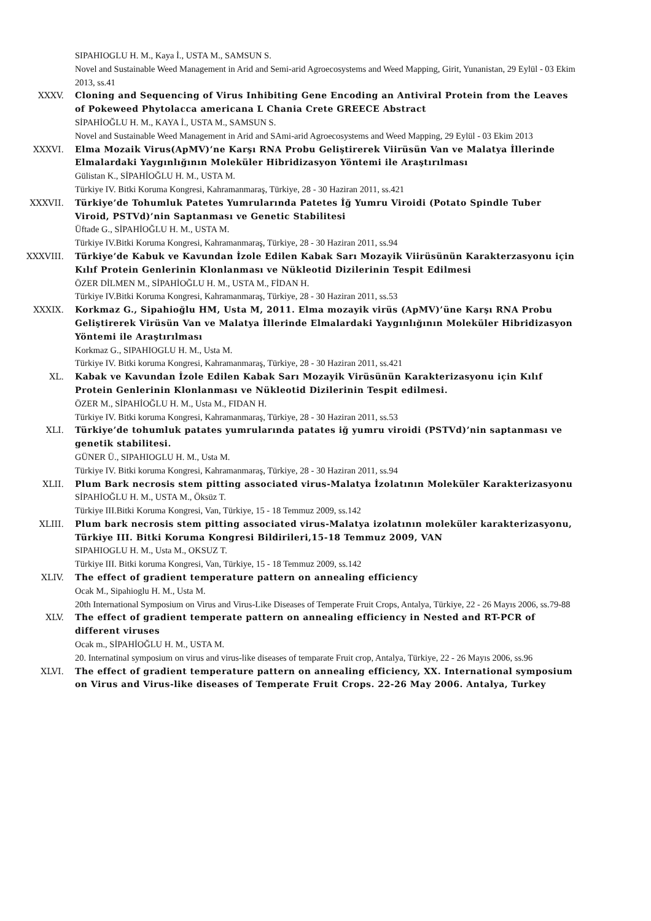SIPAHIOGLU H. M., Kaya İ., USTA M., SAMSUN S.
Novel and Sustainable Weed Management in Arid and Semi-arid Agroecosystems and Weed Mapping, Girit, Yunanistan, 29 Eylül - 03 Ekim 2013, ss.41
XXXV. Cloning and Sequencing of Virus Inhibiting Gene Encoding an Antiviral Protein from the Leaves of Pokeweed Phytolacca americana L Chania Crete GREECE Abstract
SİPAHİOĞLU H. M., KAYA İ., USTA M., SAMSUN S.
Novel and Sustainable Weed Management in Arid and SAmi-arid Agroecosystems and Weed Mapping, 29 Eylül - 03 Ekim 2013
XXXVI. Elma Mozaik Virus(ApMV)’ne Karşı RNA Probu Geliştirerek Viirüsün Van ve Malatya İllerinde Elmalardaki Yaygınlığının Moleküler Hibridizasyon Yöntemi ile Araştırılması
Gülistan K., SİPAHİOĞLU H. M., USTA M.
Türkiye IV. Bitki Koruma Kongresi, Kahramanmaraş, Türkiye, 28 - 30 Haziran 2011, ss.421
XXXVII. Türkiye’de Tohumluk Patetes Yumrularında Patetes İğ Yumru Viroidi (Potato Spindle Tuber Viroid, PSTVd)’nin Saptanması ve Genetic Stabilitesi
Üftade G., SİPAHİOĞLU H. M., USTA M.
Türkiye IV.Bitki Koruma Kongresi, Kahramanmaraş, Türkiye, 28 - 30 Haziran 2011, ss.94
XXXVIII. Türkiye’de Kabuk ve Kavundan İzole Edilen Kabak Sarı Mozayik Viirüsünün Karakterzasyonu için Kılıf Protein Genlerinin Klonlanması ve Nükleotid Dizilerinin Tespit Edilmesi
ÖZER DİLMEN M., SİPAHİOĞLU H. M., USTA M., FİDAN H.
Türkiye IV.Bitki Koruma Kongresi, Kahramanmaraş, Türkiye, 28 - 30 Haziran 2011, ss.53
XXXIX. Korkmaz G., Sipahioğlu HM, Usta M, 2011. Elma mozayik virüs (ApMV)’üne Karşı RNA Probu Geliştirerek Virüsün Van ve Malatya İllerinde Elmalardaki Yaygınlığının Moleküler Hibridizasyon Yöntemi ile Araştırılması
Korkmaz G., SIPAHIOGLU H. M., Usta M.
Türkiye IV. Bitki koruma Kongresi, Kahramanmaraş, Türkiye, 28 - 30 Haziran 2011, ss.421
XL. Kabak ve Kavundan İzole Edilen Kabak Sarı Mozayik Virüsünün Karakterizasyonu için Kılıf Protein Genlerinin Klonlanması ve Nükleotid Dizilerinin Tespit edilmesi.
ÖZER M., SİPAHİOĞLU H. M., Usta M., FIDAN H.
Türkiye IV. Bitki koruma Kongresi, Kahramanmaraş, Türkiye, 28 - 30 Haziran 2011, ss.53
XLI. Türkiye’de tohumluk patates yumrularında patates iğ yumru viroidi (PSTVd)’nin saptanması ve genetik stabilitesi.
GÜNER Ü., SIPAHIOGLU H. M., Usta M.
Türkiye IV. Bitki koruma Kongresi, Kahramanmaraş, Türkiye, 28 - 30 Haziran 2011, ss.94
XLII. Plum Bark necrosis stem pitting associated virus-Malatya İzolatının Moleküler Karakterizasyonu
SİPAHİOĞLU H. M., USTA M., Öksüz T.
Türkiye III.Bitki Koruma Kongresi, Van, Türkiye, 15 - 18 Temmuz 2009, ss.142
XLIII. Plum bark necrosis stem pitting associated virus-Malatya izolatının moleküler karakterizasyonu, Türkiye III. Bitki Koruma Kongresi Bildirileri,15-18 Temmuz 2009, VAN
SIPAHIOGLU H. M., Usta M., OKSUZ T.
Türkiye III. Bitki koruma Kongresi, Van, Türkiye, 15 - 18 Temmuz 2009, ss.142
XLIV. The effect of gradient temperature pattern on annealing efficiency
Ocak M., Sipahioglu H. M., Usta M.
20th International Symposium on Virus and Virus-Like Diseases of Temperate Fruit Crops, Antalya, Türkiye, 22 - 26 Mayıs 2006, ss.79-88
XLV. The effect of gradient temperate pattern on annealing efficiency in Nested and RT-PCR of different viruses
Ocak m., SİPAHİOĞLU H. M., USTA M.
20. Internatinal symposium on virus and virus-like diseases of temparate Fruit crop, Antalya, Türkiye, 22 - 26 Mayıs 2006, ss.96
XLVI. The effect of gradient temperature pattern on annealing efficiency, XX. International symposium on Virus and Virus-like diseases of Temperate Fruit Crops. 22-26 May 2006. Antalya, Turkey